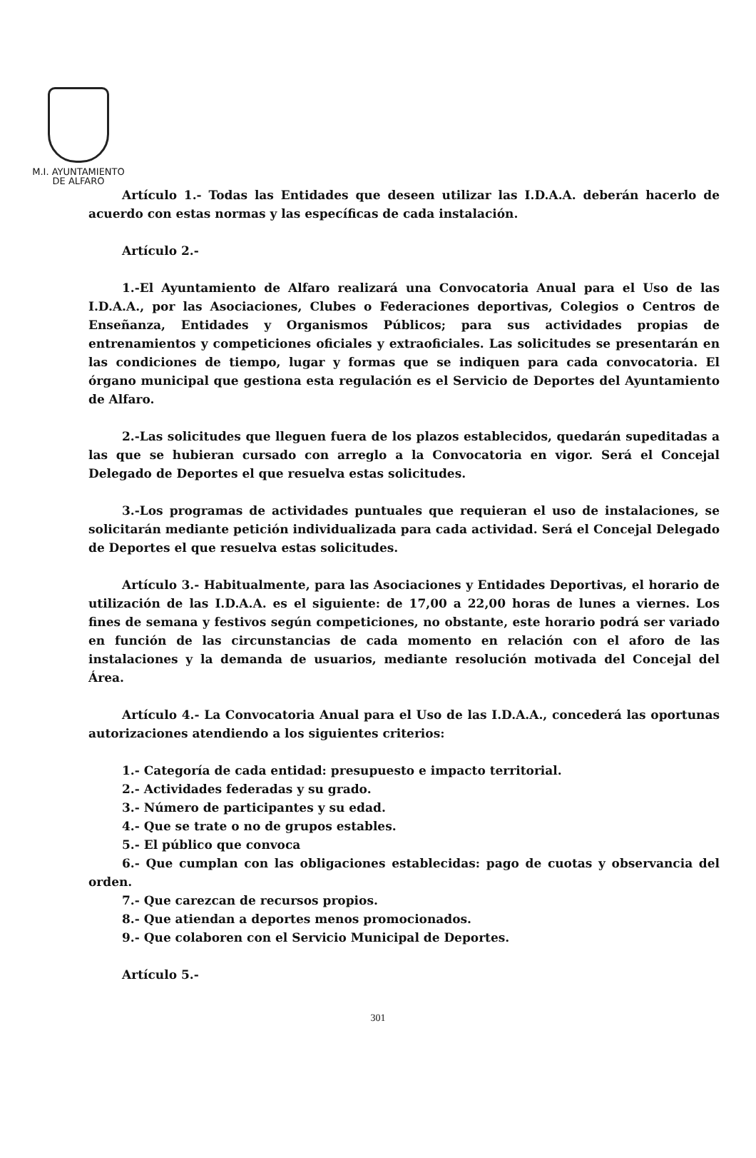M.I. AYUNTAMIENTO
DE ALFARO
Artículo 1.- Todas las Entidades que deseen utilizar las I.D.A.A. deberán hacerlo de acuerdo con estas normas y las específicas de cada instalación.
Artículo 2.-
1.-El Ayuntamiento de Alfaro realizará una Convocatoria Anual para el Uso de las I.D.A.A., por las Asociaciones, Clubes o Federaciones deportivas, Colegios o Centros de Enseñanza, Entidades y Organismos Públicos; para sus actividades propias de entrenamientos y competiciones oficiales y extraoficiales. Las solicitudes se presentarán en las condiciones de tiempo, lugar y formas que se indiquen para cada convocatoria. El órgano municipal que gestiona esta regulación es el Servicio de Deportes del Ayuntamiento de Alfaro.
2.-Las solicitudes que lleguen fuera de los plazos establecidos, quedarán supeditadas a las que se hubieran cursado con arreglo a la Convocatoria en vigor. Será el Concejal Delegado de Deportes el que resuelva estas solicitudes.
3.-Los programas de actividades puntuales que requieran el uso de instalaciones, se solicitarán mediante petición individualizada para cada actividad. Será el Concejal Delegado de Deportes el que resuelva estas solicitudes.
Artículo 3.- Habitualmente, para las Asociaciones y Entidades Deportivas, el horario de utilización de las I.D.A.A. es el siguiente: de 17,00 a 22,00 horas de lunes a viernes. Los fines de semana y festivos según competiciones, no obstante, este horario podrá ser variado en función de las circunstancias de cada momento en relación con el aforo de las instalaciones y la demanda de usuarios, mediante resolución motivada del Concejal del Área.
Artículo 4.- La Convocatoria Anual para el Uso de las I.D.A.A., concederá las oportunas autorizaciones atendiendo a los siguientes criterios:
1.- Categoría de cada entidad: presupuesto e impacto territorial.
2.- Actividades federadas y su grado.
3.- Número de participantes y su edad.
4.- Que se trate o no de grupos estables.
5.- El público que convoca
6.- Que cumplan con las obligaciones establecidas: pago de cuotas y observancia del orden.
7.- Que carezcan de recursos propios.
8.- Que atiendan a deportes menos promocionados.
9.- Que colaboren con el Servicio Municipal de Deportes.
Artículo 5.-
301